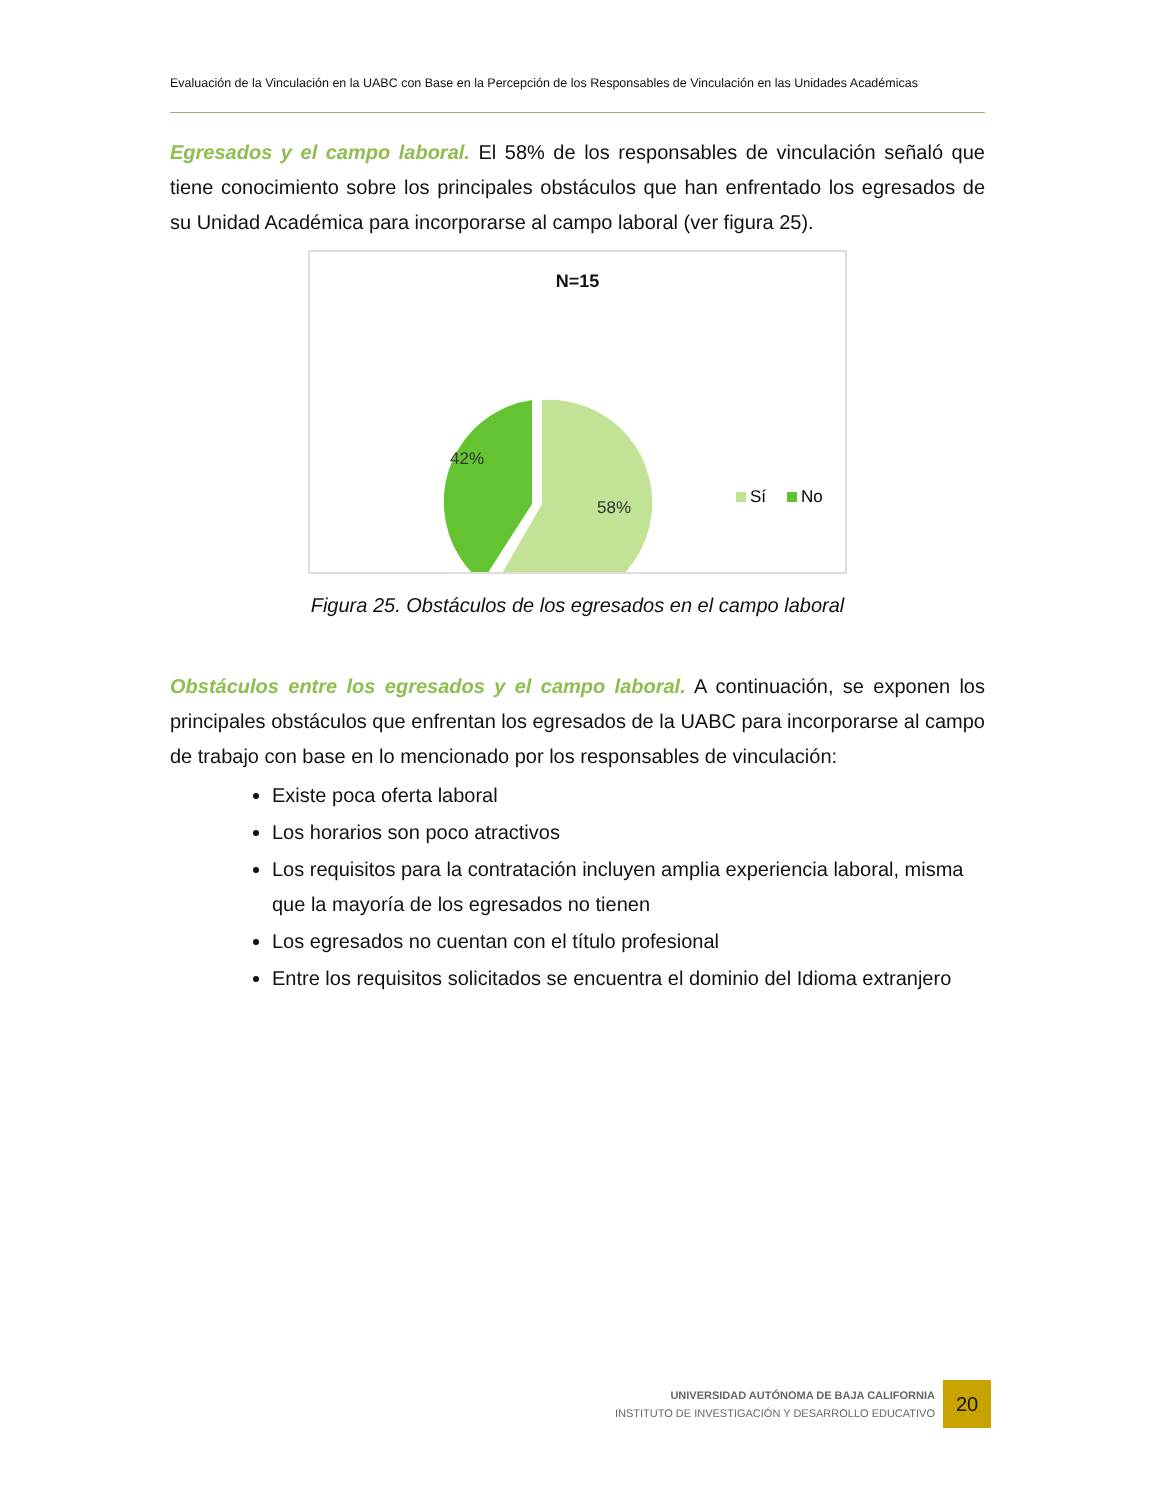Evaluación de la Vinculación en la UABC con Base en la Percepción de los Responsables de Vinculación en las Unidades Académicas
Egresados y el campo laboral. El 58% de los responsables de vinculación señaló que tiene conocimiento sobre los principales obstáculos que han enfrentado los egresados de su Unidad Académica para incorporarse al campo laboral (ver figura 25).
N=15
42%
58%
Sí
No
Figura 25. Obstáculos de los egresados en el campo laboral
Obstáculos entre los egresados y el campo laboral. A continuación, se exponen los principales obstáculos que enfrentan los egresados de la UABC para incorporarse al campo de trabajo con base en lo mencionado por los responsables de vinculación:
Existe poca oferta laboral
Los horarios son poco atractivos
Los requisitos para la contratación incluyen amplia experiencia laboral, misma que la mayoría de los egresados no tienen
Los egresados no cuentan con el título profesional
Entre los requisitos solicitados se encuentra el dominio del Idioma extranjero
UNIVERSIDAD AUTÓNOMA DE BAJA CALIFORNIA
INSTITUTO DE INVESTIGACIÓN Y DESARROLLO EDUCATIVO 20